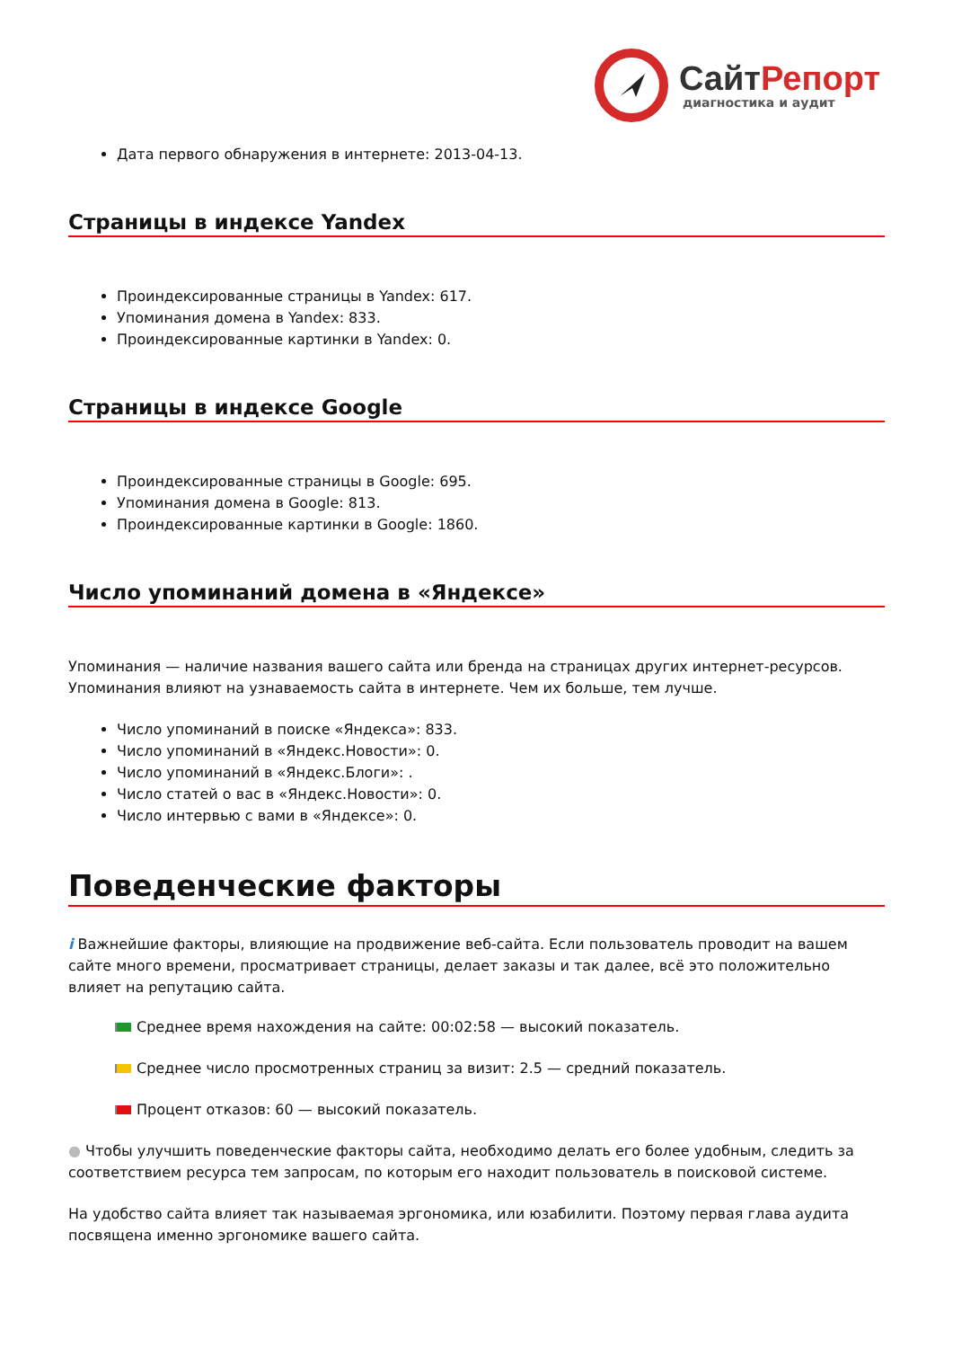Сайт Репорт
диагностика и аудит
Дата первого обнаружения в интернете: 2013-04-13.
Страницы в индексе Yandex
Проиндексированные страницы в Yandex: 617.
Упоминания домена в Yandex: 833.
Проиндексированные картинки в Yandex: 0.
Страницы в индексе Google
Проиндексированные страницы в Google: 695.
Упоминания домена в Google: 813.
Проиндексированные картинки в Google: 1860.
Число упоминаний домена в «Яндексе»
Упоминания — наличие названия вашего сайта или бренда на страницах других интернет-ресурсов. Упоминания влияют на узнаваемость сайта в интернете. Чем их больше, тем лучше.
Число упоминаний в поиске «Яндекса»: 833.
Число упоминаний в «Яндекс.Новости»: 0.
Число упоминаний в «Яндекс.Блоги»: .
Число статей о вас в «Яндекс.Новости»: 0.
Число интервью с вами в «Яндексе»: 0.
Поведенческие факторы
i Важнейшие факторы, влияющие на продвижение веб-сайта. Если пользователь проводит на вашем сайте много времени, просматривает страницы, делает заказы и так далее, всё это положительно влияет на репутацию сайта.
Среднее время нахождения на сайте: 00:02:58 — высокий показатель.
Среднее число просмотренных страниц за визит: 2.5 — средний показатель.
Процент отказов: 60 — высокий показатель.
● Чтобы улучшить поведенческие факторы сайта, необходимо делать его более удобным, следить за соответствием ресурса тем запросам, по которым его находит пользователь в поисковой системе.
На удобство сайта влияет так называемая эргономика, или юзабилити. Поэтому первая глава аудита посвящена именно эргономике вашего сайта.